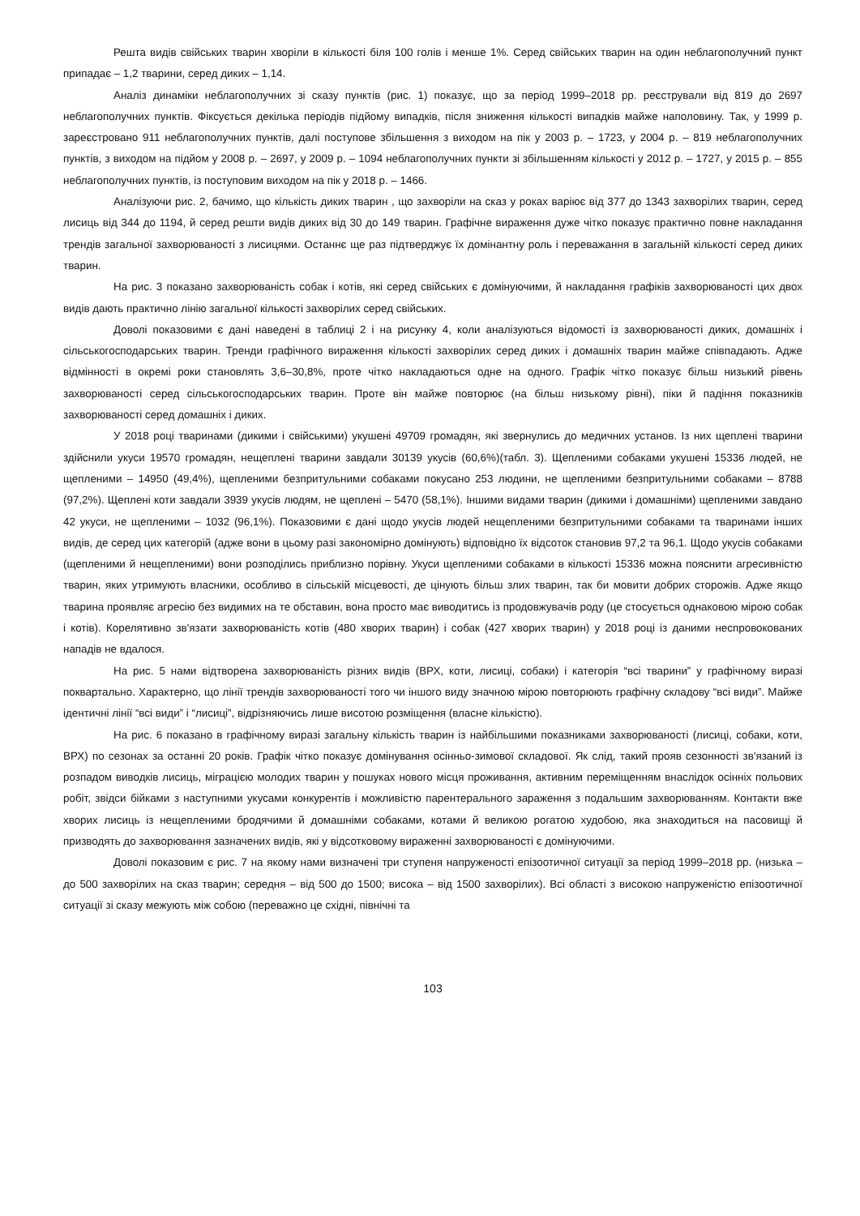Решта видів свійських тварин хворіли в кількості біля 100 голів і менше 1%. Серед свійських тварин на один неблагополучний пункт припадає – 1,2 тварини, серед диких – 1,14.
Аналіз динаміки неблагополучних зі сказу пунктів (рис. 1) показує, що за період 1999–2018 рр. реєстрували від 819 до 2697 неблагополучних пунктів. Фіксується декілька періодів підйому випадків, після зниження кількості випадків майже наполовину. Так, у 1999 р. зареєстровано 911 неблагополучних пунктів, далі поступове збільшення з виходом на пік у 2003 р. – 1723, у 2004 р. – 819 неблагополучних пунктів, з виходом на підйом у 2008 р. – 2697, у 2009 р. – 1094 неблагополучних пункти зі збільшенням кількості у 2012 р. – 1727, у 2015 р. – 855 неблагополучних пунктів, із поступовим виходом на пік у 2018 р. – 1466.
Аналізуючи рис. 2, бачимо, що кількість диких тварин , що захворіли на сказ у роках варіює від 377 до 1343 захворілих тварин, серед лисиць від 344 до 1194, й серед решти видів диких від 30 до 149 тварин. Графічне вираження дуже чітко показує практично повне накладання трендів загальної захворюваності з лисицями. Останнє ще раз підтверджує їх домінантну роль і переважання в загальній кількості серед диких тварин.
На рис. 3 показано захворюваність собак і котів, які серед свійських є домінуючими, й накладання графіків захворюваності цих двох видів дають практично лінію загальної кількості захворілих серед свійських.
Доволі показовими є дані наведені в таблиці 2 і на рисунку 4, коли аналізуються відомості із захворюваності диких, домашніх і сільськогосподарських тварин. Тренди графічного вираження кількості захворілих серед диких і домашніх тварин майже співпадають. Адже відмінності в окремі роки становлять 3,6–30,8%, проте чітко накладаються одне на одного. Графік чітко показує більш низький рівень захворюваності серед сільськогосподарських тварин. Проте він майже повторює (на більш низькому рівні), піки й падіння показників захворюваності серед домашніх і диких.
У 2018 році тваринами (дикими і свійськими) укушені 49709 громадян, які звернулись до медичних установ. Із них щеплені тварини здійснили укуси 19570 громадян, нещеплені тварини завдали 30139 укусів (60,6%)(табл. 3). Щепленими собаками укушені 15336 людей, не щепленими – 14950 (49,4%), щепленими безпритульними собаками покусано 253 людини, не щепленими безпритульними собаками – 8788 (97,2%). Щеплені коти завдали 3939 укусів людям, не щеплені – 5470 (58,1%). Іншими видами тварин (дикими і домашніми) щепленими завдано 42 укуси, не щепленими – 1032 (96,1%). Показовими є дані щодо укусів людей нещепленими безпритульними собаками та тваринами інших видів, де серед цих категорій (адже вони в цьому разі закономірно домінують) відповідно їх відсоток становив 97,2 та 96,1. Щодо укусів собаками (щепленими й нещепленими) вони розподілись приблизно порівну. Укуси щепленими собаками в кількості 15336 можна пояснити агресивністю тварин, яких утримують власники, особливо в сільській місцевості, де цінують більш злих тварин, так би мовити добрих сторожів. Адже якщо тварина проявляє агресію без видимих на те обставин, вона просто має виводитись із продовжувачів роду (це стосується однаковою мірою собак і котів). Корелятивно зв'язати захворюваність котів (480 хворих тварин) і собак (427 хворих тварин) у 2018 році із даними неспровокованих нападів не вдалося.
На рис. 5 нами відтворена захворюваність різних видів (ВРХ, коти, лисиці, собаки) і категорія “всі тварини” у графічному виразі поквартально. Характерно, що лінії трендів захворюваності того чи іншого виду значною мірою повторюють графічну складову “всі види”. Майже ідентичні лінії “всі види” і “лисиці”, відрізняючись лише висотою розміщення (власне кількістю).
На рис. 6 показано в графічному виразі загальну кількість тварин із найбільшими показниками захворюваності (лисиці, собаки, коти, ВРХ) по сезонах за останні 20 років. Графік чітко показує домінування осінньо-зимової складової. Як слід, такий прояв сезонності зв'язаний із розпадом виводків лисиць, міграцією молодих тварин у пошуках нового місця проживання, активним переміщенням внаслідок осінніх польових робіт, звідси бійками з наступними укусами конкурентів і можливістю парентерального зараження з подальшим захворюванням. Контакти вже хворих лисиць із нещепленими бродячими й домашніми собаками, котами й великою рогатою худобою, яка знаходиться на пасовищі й призводять до захворювання зазначених видів, які у відсотковому вираженні захворюваності є домінуючими.
Доволі показовим є рис. 7 на якому нами визначені три ступеня напруженості епізоотичної ситуації за період 1999–2018 рр. (низька – до 500 захворілих на сказ тварин; середня – від 500 до 1500; висока – від 1500 захворілих). Всі області з високою напруженістю епізоотичної ситуації зі сказу межують між собою (переважно це східні, північні та
103